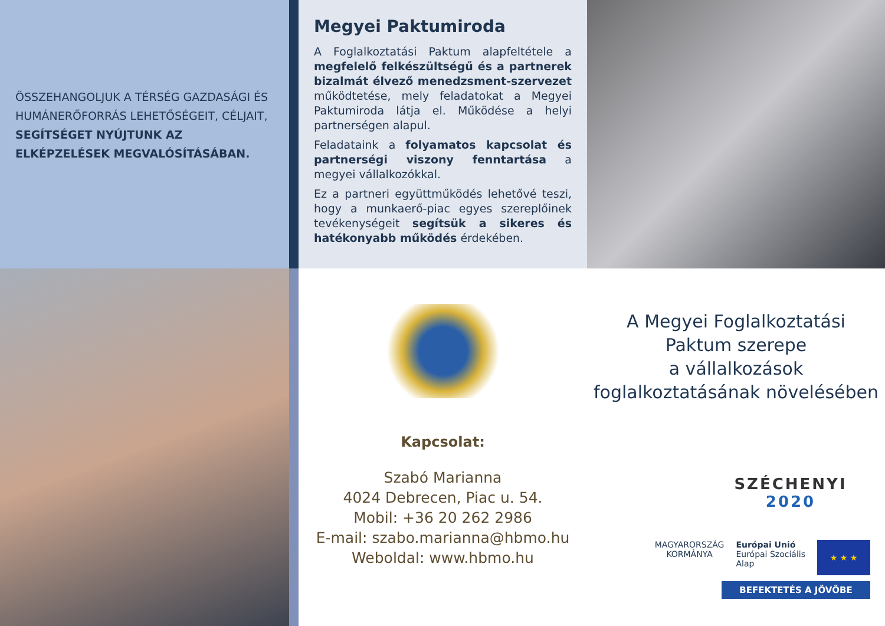ÖSSZEHANGOLJUK A TÉRSÉG GAZDASÁGI ÉS HUMÁNERŐFORRÁS LEHETŐSÉGEIT, CÉLJAIT, SEGÍTSÉGET NYÚJTUNK AZ ELKÉPZELÉSEK MEGVALÓSÍTÁSÁBAN.
Megyei Paktumiroda
A Foglalkoztatási Paktum alapfeltétele a megfelelő felkészültségű és a partnerek bizalmát élvező menedzsment-szervezet működtetése, mely feladatokat a Megyei Paktumiroda látja el. Működése a helyi partnerségen alapul.
Feladataink a folyamatos kapcsolat és partnerségi viszony fenntartása a megyei vállalkozókkal.
Ez a partneri együttműködés lehetővé teszi, hogy a munkaerő-piac egyes szereplőinek tevékenységeit segítsük a sikeres és hatékonyabb működés érdekében.
Kapcsolat:
Szabó Marianna
4024 Debrecen, Piac u. 54.
Mobil: +36 20 262 2986
E-mail: szabo.marianna@hbmo.hu
Weboldal: www.hbmo.hu
A Megyei Foglalkoztatási
Paktum szerepe
a vállalkozások
foglalkoztatásának növelésében
SZÉCHENYI 2020
MAGYARORSZÁG
KORMÁNYA
Európai Unió
Európai Szociális
Alap
★ ★ ★
BEFEKTETÉS A JÖVŐBE